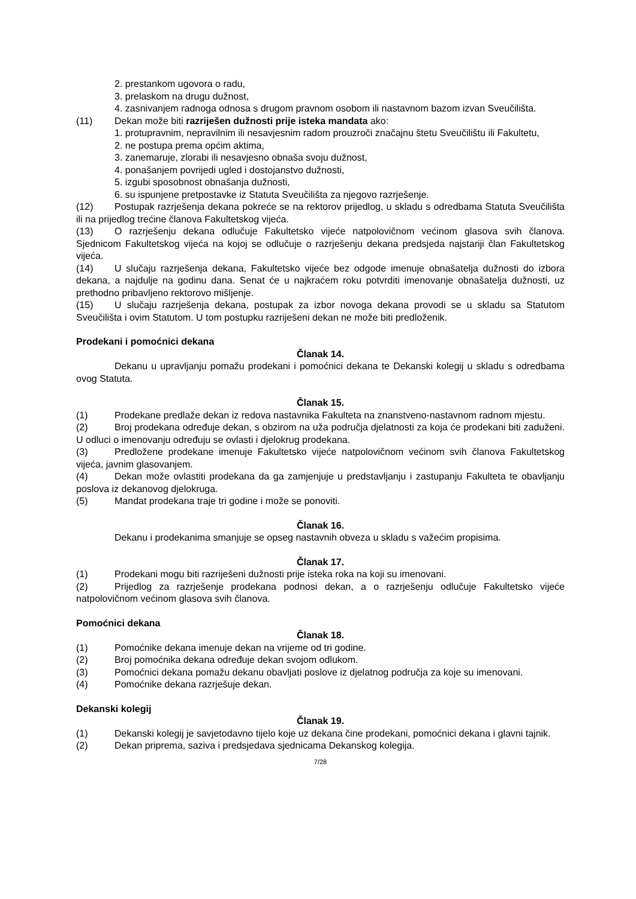2. prestankom ugovora o radu,
3. prelaskom na drugu dužnost,
4. zasnivanjem radnoga odnosa s drugom pravnom osobom ili nastavnom bazom izvan Sveučilišta.
(11) Dekan može biti razriješen dužnosti prije isteka mandata ako:
1. protupravnim, nepravilnim ili nesavjesnim radom prouzroči značajnu štetu Sveučilištu ili Fakultetu,
2. ne postupa prema općim aktima,
3. zanemaruje, zlorabi ili nesavjesno obnaša svoju dužnost,
4. ponašanjem povrijedi ugled i dostojanstvo dužnosti,
5. izgubi sposobnost obnašanja dužnosti,
6. su ispunjene pretpostavke iz Statuta Sveučilišta za njegovo razrješenje.
(12) Postupak razrješenja dekana pokreće se na rektorov prijedlog, u skladu s odredbama Statuta Sveučilišta ili na prijedlog trećine članova Fakultetskog vijeća.
(13) O razrješenju dekana odlučuje Fakultetsko vijeće natpolovičnom većinom glasova svih članova. Sjednicom Fakultetskog vijeća na kojoj se odlučuje o razrješenju dekana predsjeda najstariji član Fakultetskog vijeća.
(14) U slučaju razrješenja dekana, Fakultetsko vijeće bez odgode imenuje obnašatelja dužnosti do izbora dekana, a najdulje na godinu dana. Senat će u najkraćem roku potvrditi imenovanje obnašatelja dužnosti, uz prethodno pribavljeno rektorovo mišljenje.
(15) U slučaju razrješenja dekana, postupak za izbor novoga dekana provodi se u skladu sa Statutom Sveučilišta i ovim Statutom. U tom postupku razriješeni dekan ne može biti predloženik.
Prodekani i pomoćnici dekana
Članak 14.
Dekanu u upravljanju pomažu prodekani i pomoćnici dekana te Dekanski kolegij u skladu s odredbama ovog Statuta.
Članak 15.
(1) Prodekane predlaže dekan iz redova nastavnika Fakulteta na znanstveno-nastavnom radnom mjestu.
(2) Broj prodekana određuje dekan, s obzirom na uža područja djelatnosti za koja će prodekani biti zaduženi. U odluci o imenovanju određuju se ovlasti i djelokrug prodekana.
(3) Predložene prodekane imenuje Fakultetsko vijeće natpolovičnom većinom svih članova Fakultetskog vijeća, javnim glasovanjem.
(4) Dekan može ovlastiti prodekana da ga zamjenjuje u predstavljanju i zastupanju Fakulteta te obavljanju poslova iz dekanovog djelokruga.
(5) Mandat prodekana traje tri godine i može se ponoviti.
Članak 16.
Dekanu i prodekanima smanjuje se opseg nastavnih obveza u skladu s važećim propisima.
Članak 17.
(1) Prodekani mogu biti razriješeni dužnosti prije isteka roka na koji su imenovani.
(2) Prijedlog za razrješenje prodekana podnosi dekan, a o razrješenju odlučuje Fakultetsko vijeće natpolovičnom većinom glasova svih članova.
Pomoćnici dekana
Članak 18.
(1) Pomoćnike dekana imenuje dekan na vrijeme od tri godine.
(2) Broj pomoćnika dekana određuje dekan svojom odlukom.
(3) Pomoćnici dekana pomažu dekanu obavljati poslove iz djelatnog područja za koje su imenovani.
(4) Pomoćnike dekana razrješuje dekan.
Dekanski kolegij
Članak 19.
(1) Dekanski kolegij je savjetodavno tijelo koje uz dekana čine prodekani, pomoćnici dekana i glavni tajnik.
(2) Dekan priprema, saziva i predsjedava sjednicama Dekanskog kolegija.
7/28